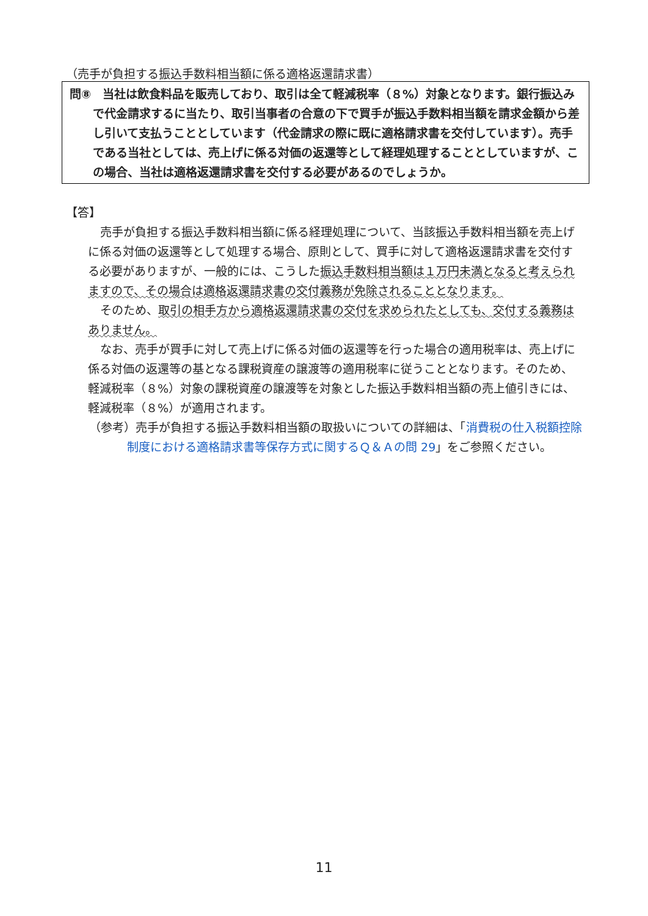（売手が負担する振込手数料相当額に係る適格返還請求書）
問⑧　当社は飲食料品を販売しており、取引は全て軽減税率（８%）対象となります。銀行振込みで代金請求するに当たり、取引当事者の合意の下で買手が振込手数料相当額を請求金額から差し引いて支払うこととしています（代金請求の際に既に適格請求書を交付しています）。売手である当社としては、売上げに係る対価の返還等として経理処理することとしていますが、この場合、当社は適格返還請求書を交付する必要があるのでしょうか。
【答】
売手が負担する振込手数料相当額に係る経理処理について、当該振込手数料相当額を売上げに係る対価の返還等として処理する場合、原則として、買手に対して適格返還請求書を交付する必要がありますが、一般的には、こうした振込手数料相当額は１万円未満となると考えられますので、その場合は適格返還請求書の交付義務が免除されることとなります。
そのため、取引の相手方から適格返還請求書の交付を求められたとしても、交付する義務はありません。
なお、売手が買手に対して売上げに係る対価の返還等を行った場合の適用税率は、売上げに係る対価の返還等の基となる課税資産の譲渡等の適用税率に従うこととなります。そのため、軽減税率（８%）対象の課税資産の譲渡等を対象とした振込手数料相当額の売上値引きには、軽減税率（８%）が適用されます。
（参考）売手が負担する振込手数料相当額の取扱いについての詳細は、「消費税の仕入税額控除制度における適格請求書等保存方式に関するＱ＆Ａの問 29」をご参照ください。
11